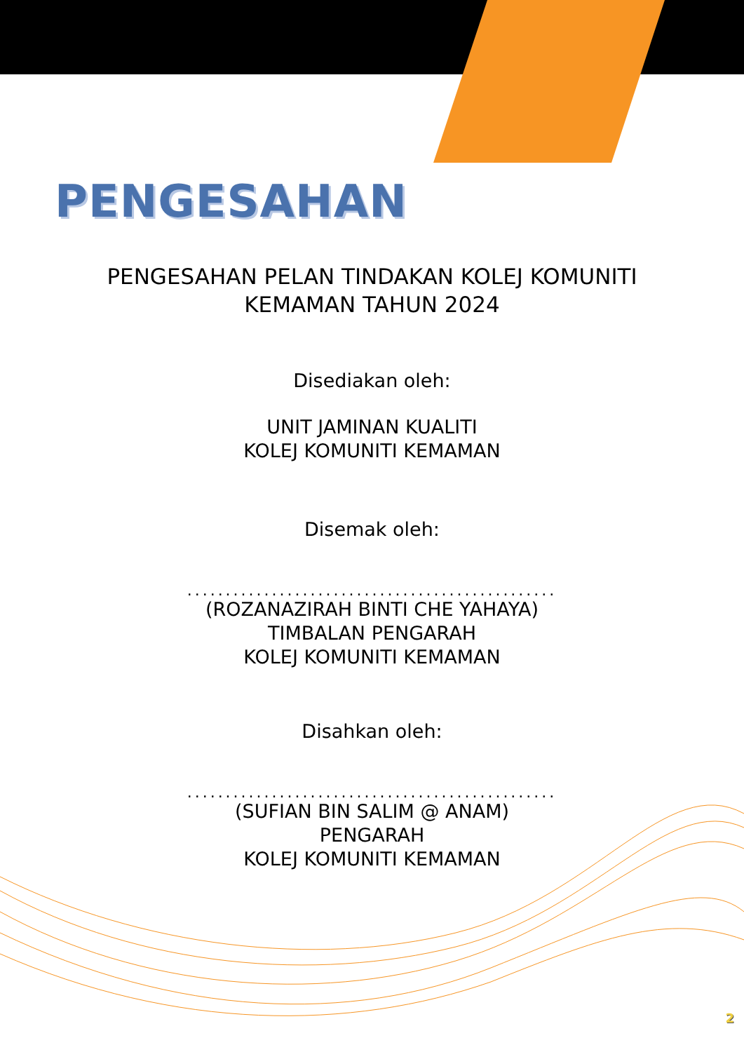PENGESAHAN
PENGESAHAN PELAN TINDAKAN KOLEJ KOMUNITI
KEMAMAN TAHUN 2024
Disediakan oleh:
UNIT JAMINAN KUALITI
KOLEJ KOMUNITI KEMAMAN
Disemak oleh:
................................................
(ROZANAZIRAH BINTI CHE YAHAYA)
TIMBALAN PENGARAH
KOLEJ KOMUNITI KEMAMAN
Disahkan oleh:
................................................
(SUFIAN BIN SALIM @ ANAM)
PENGARAH
KOLEJ KOMUNITI KEMAMAN
2